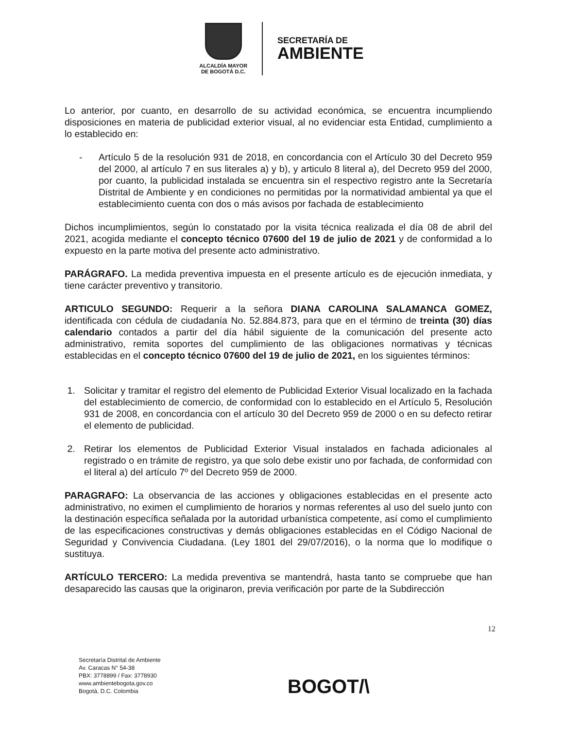ALCALDÍA MAYOR
DE BOGOTÁ D.C.
SECRETARÍA DE
AMBIENTE
Lo anterior, por cuanto, en desarrollo de su actividad económica, se encuentra incumpliendo disposiciones en materia de publicidad exterior visual, al no evidenciar esta Entidad, cumplimiento a lo establecido en:
- Artículo 5 de la resolución 931 de 2018, en concordancia con el Artículo 30 del Decreto 959 del 2000, al artículo 7 en sus literales a) y b), y articulo 8 literal a), del Decreto 959 del 2000, por cuanto, la publicidad instalada se encuentra sin el respectivo registro ante la Secretaría Distrital de Ambiente y en condiciones no permitidas por la normatividad ambiental ya que el establecimiento cuenta con dos o más avisos por fachada de establecimiento
Dichos incumplimientos, según lo constatado por la visita técnica realizada el día 08 de abril del 2021, acogida mediante el concepto técnico 07600 del 19 de julio de 2021 y de conformidad a lo expuesto en la parte motiva del presente acto administrativo.
PARÁGRAFO. La medida preventiva impuesta en el presente artículo es de ejecución inmediata, y tiene carácter preventivo y transitorio.
ARTICULO SEGUNDO: Requerir a la señora DIANA CAROLINA SALAMANCA GOMEZ, identificada con cédula de ciudadanía No. 52.884.873, para que en el término de treinta (30) días calendario contados a partir del día hábil siguiente de la comunicación del presente acto administrativo, remita soportes del cumplimiento de las obligaciones normativas y técnicas establecidas en el concepto técnico 07600 del 19 de julio de 2021, en los siguientes términos:
1. Solicitar y tramitar el registro del elemento de Publicidad Exterior Visual localizado en la fachada del establecimiento de comercio, de conformidad con lo establecido en el Artículo 5, Resolución 931 de 2008, en concordancia con el artículo 30 del Decreto 959 de 2000 o en su defecto retirar el elemento de publicidad.
2. Retirar los elementos de Publicidad Exterior Visual instalados en fachada adicionales al registrado o en trámite de registro, ya que solo debe existir uno por fachada, de conformidad con el literal a) del artículo 7º del Decreto 959 de 2000.
PARAGRAFO: La observancia de las acciones y obligaciones establecidas en el presente acto administrativo, no eximen el cumplimiento de horarios y normas referentes al uso del suelo junto con la destinación específica señalada por la autoridad urbanística competente, así como el cumplimiento de las especificaciones constructivas y demás obligaciones establecidas en el Código Nacional de Seguridad y Convivencia Ciudadana. (Ley 1801 del 29/07/2016), o la norma que lo modifique o sustituya.
ARTÍCULO TERCERO: La medida preventiva se mantendrá, hasta tanto se compruebe que han desaparecido las causas que la originaron, previa verificación por parte de la Subdirección
12
Secretaría Distrital de Ambiente
Av. Caracas N° 54-38
PBX: 3778899 / Fax: 3778930
www.ambientebogota.gov.co
Bogotá, D.C. Colombia
BOGOT/\